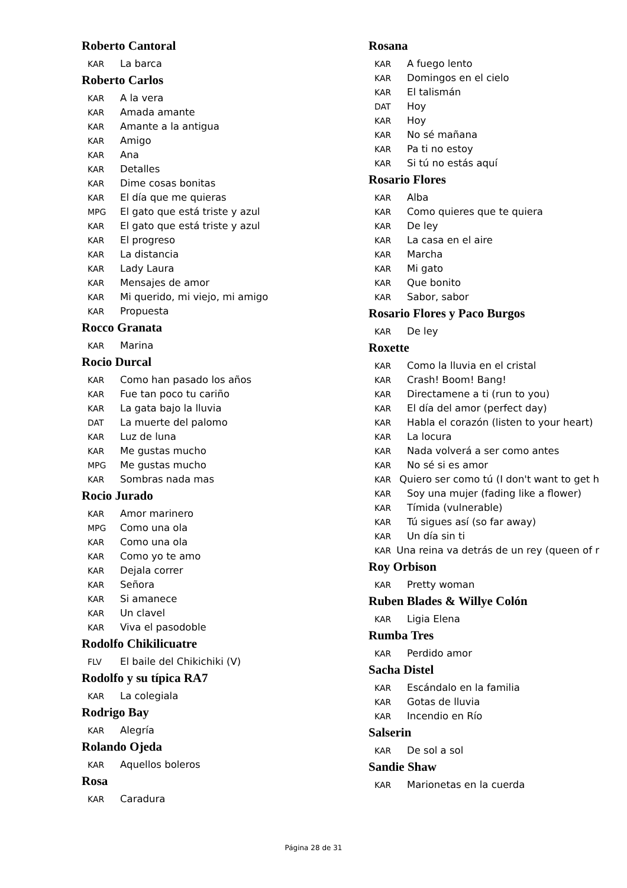Roberto Cantoral
KAR La barca
Roberto Carlos
KAR A la vera
KAR Amada amante
KAR Amante a la antigua
KAR Amigo
KAR Ana
KAR Detalles
KAR Dime cosas bonitas
KAR El día que me quieras
MPG El gato que está triste y azul
KAR El gato que está triste y azul
KAR El progreso
KAR La distancia
KAR Lady Laura
KAR Mensajes de amor
KAR Mi querido, mi viejo, mi amigo
KAR Propuesta
Rocco Granata
KAR Marina
Rocio Durcal
KAR Como han pasado los años
KAR Fue tan poco tu cariño
KAR La gata bajo la lluvia
DAT La muerte del palomo
KAR Luz de luna
KAR Me gustas mucho
MPG Me gustas mucho
KAR Sombras nada mas
Rocio Jurado
KAR Amor marinero
MPG Como una ola
KAR Como una ola
KAR Como yo te amo
KAR Dejala correr
KAR Señora
KAR Si amanece
KAR Un clavel
KAR Viva el pasodoble
Rodolfo Chikilicuatre
FLV El baile del Chikichiki (V)
Rodolfo y su típica RA7
KAR La colegiala
Rodrigo Bay
KAR Alegría
Rolando Ojeda
KAR Aquellos boleros
Rosa
KAR Caradura
Rosana
KAR A fuego lento
KAR Domingos en el cielo
KAR El talismán
DAT Hoy
KAR Hoy
KAR No sé mañana
KAR Pa ti no estoy
KAR Si tú no estás aquí
Rosario Flores
KAR Alba
KAR Como quieres que te quiera
KAR De ley
KAR La casa en el aire
KAR Marcha
KAR Mi gato
KAR Que bonito
KAR Sabor, sabor
Rosario Flores y Paco Burgos
KAR De ley
Roxette
KAR Como la lluvia en el cristal
KAR Crash! Boom! Bang!
KAR Directamene a ti (run to you)
KAR El día del amor (perfect day)
KAR Habla el corazón (listen to your heart)
KAR La locura
KAR Nada volverá a ser como antes
KAR No sé si es amor
KAR Quiero ser como tú (I don't want to get h
KAR Soy una mujer (fading like a flower)
KAR Tímida (vulnerable)
KAR Tú sigues así (so far away)
KAR Un día sin ti
KAR Una reina va detrás de un rey (queen of r
Roy Orbison
KAR Pretty woman
Ruben Blades & Willye Colón
KAR Ligia Elena
Rumba Tres
KAR Perdido amor
Sacha Distel
KAR Escándalo en la familia
KAR Gotas de lluvia
KAR Incendio en Río
Salserin
KAR De sol a sol
Sandie Shaw
KAR Marionetas en la cuerda
Página 28 de 31